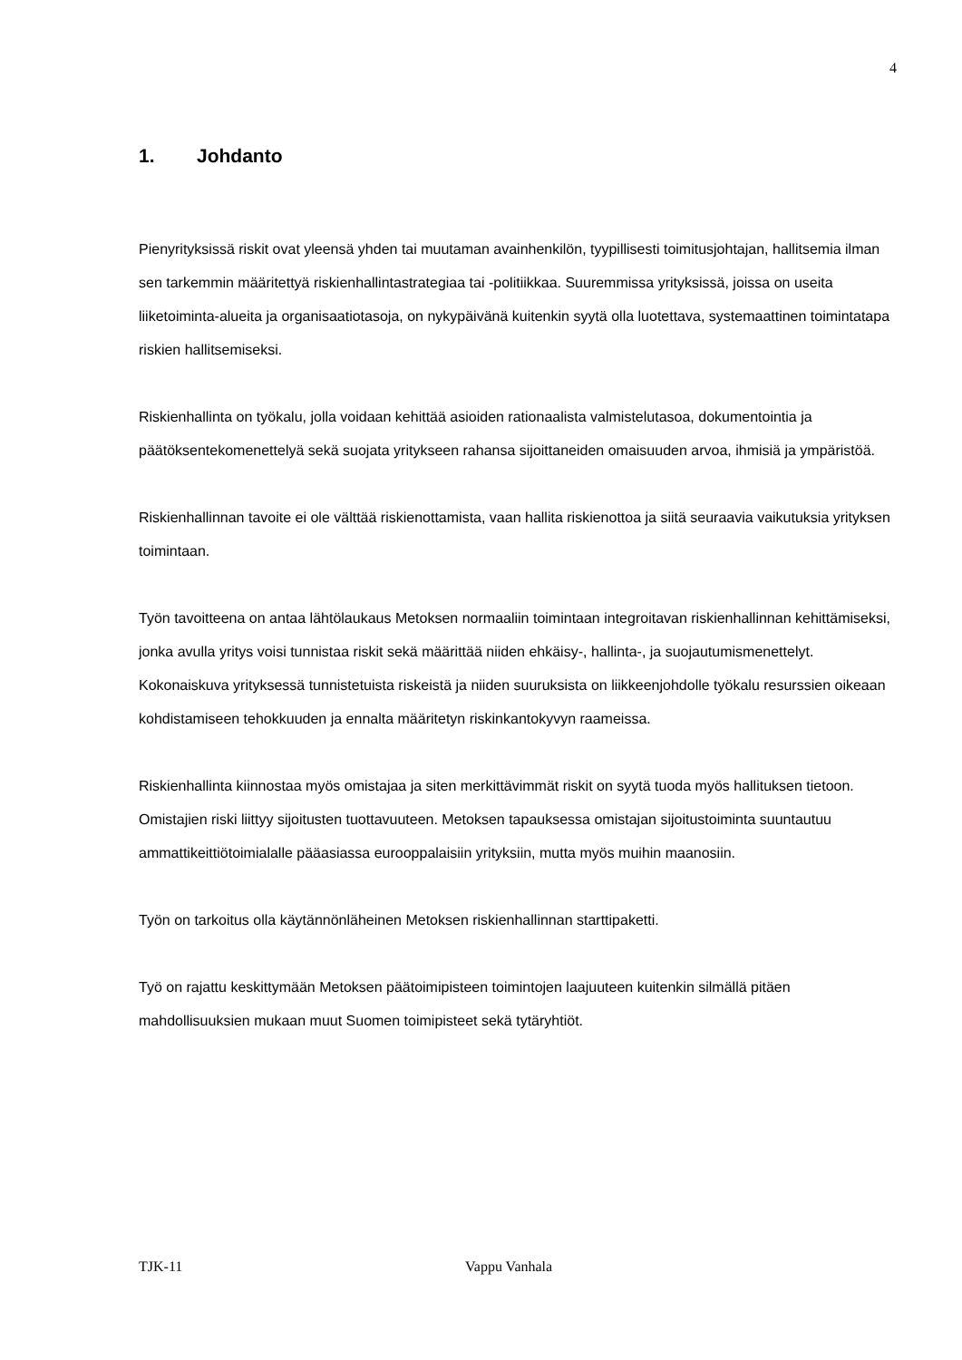4
1. Johdanto
Pienyrityksissä riskit ovat yleensä yhden tai muutaman avainhenkilön, tyypillisesti toimitusjohtajan, hallitsemia ilman sen tarkemmin määritettyä riskienhallintastrategiaa tai -politiikkaa. Suuremmissa yrityksissä, joissa on useita liiketoiminta-alueita ja organisaatiotasoja, on nykypäivänä kuitenkin syytä olla luotettava, systemaattinen toimintatapa riskien hallitsemiseksi.
Riskienhallinta on työkalu, jolla voidaan kehittää asioiden rationaalista valmistelutasoa, dokumentointia ja päätöksentekomenettelyä sekä suojata yritykseen rahansa sijoittaneiden omaisuuden arvoa, ihmisiä ja ympäristöä.
Riskienhallinnan tavoite ei ole välttää riskienottamista, vaan hallita riskienottoa ja siitä seuraavia vaikutuksia yrityksen toimintaan.
Työn tavoitteena on antaa lähtölaukaus Metoksen normaaliin toimintaan integroitavan riskienhallinnan kehittämiseksi, jonka avulla yritys voisi tunnistaa riskit sekä määrittää niiden ehkäisy-, hallinta-, ja suojautumismenettelyt. Kokonaiskuva yrityksessä tunnistetuista riskeistä ja niiden suuruksista on liikkeenjohdolle työkalu resurssien oikeaan kohdistamiseen tehokkuuden ja ennalta määritetyn riskinkantokyvyn raameissa.
Riskienhallinta kiinnostaa myös omistajaa ja siten merkittävimmät riskit on syytä tuoda myös hallituksen tietoon. Omistajien riski liittyy sijoitusten tuottavuuteen. Metoksen tapauksessa omistajan sijoitustoiminta suuntautuu ammattikeittiötoimialalle pääasiassa eurooppalaisiin yrityksiin, mutta myös muihin maanosiin.
Työn on tarkoitus olla käytännönläheinen Metoksen riskienhallinnan starttipaketti.
Työ on rajattu keskittymään Metoksen päätoimipisteen toimintojen laajuuteen kuitenkin silmällä pitäen mahdollisuuksien mukaan muut Suomen toimipisteet sekä tytäryhtiöt.
TJK-11 Vappu Vanhala